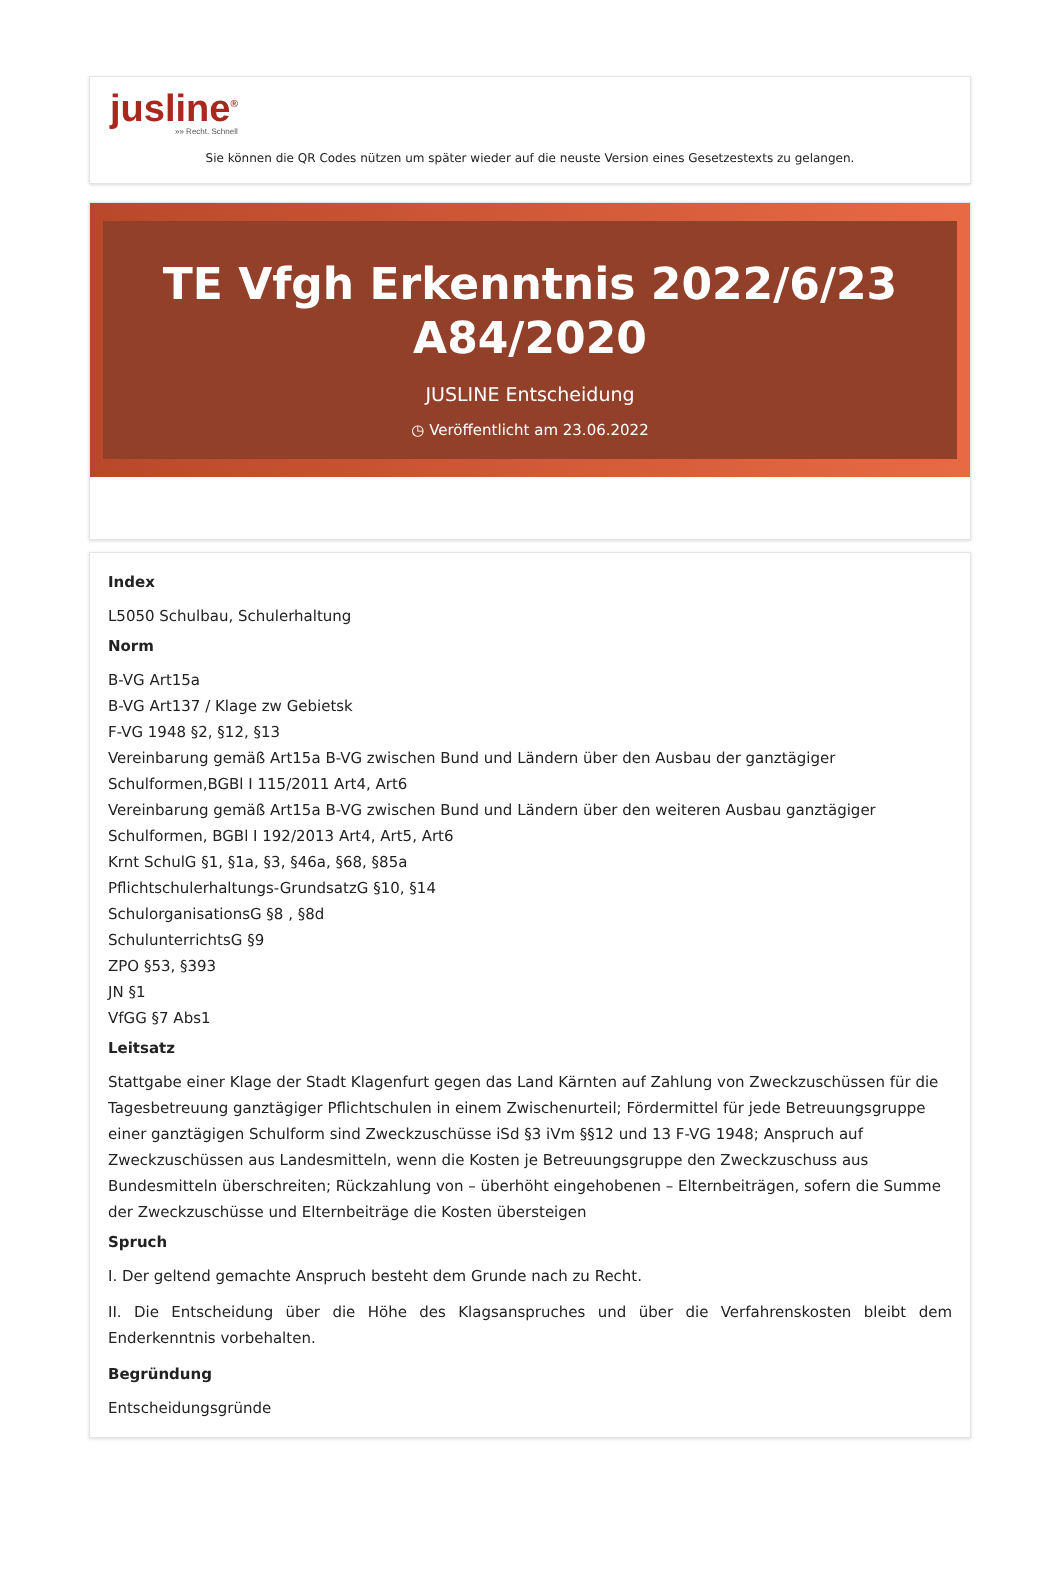jusline<sup>®</sup>
»» Recht. Schnell
Sie können die QR Codes nützen um später wieder auf die neuste Version eines Gesetzestexts zu gelangen.
TE Vfgh Erkenntnis 2022/6/23 A84/2020
JUSLINE Entscheidung
◷ Veröffentlicht am 23.06.2022
Index
L5050 Schulbau, Schulerhaltung
Norm
B-VG Art15a
B-VG Art137 / Klage zw Gebietsk
F-VG 1948 §2, §12, §13
Vereinbarung gemäß Art15a B-VG zwischen Bund und Ländern über den Ausbau der ganztägiger Schulformen,BGBl I 115/2011 Art4, Art6
Vereinbarung gemäß Art15a B-VG zwischen Bund und Ländern über den weiteren Ausbau ganztägiger Schulformen, BGBl I 192/2013 Art4, Art5, Art6
Krnt SchulG §1, §1a, §3, §46a, §68, §85a
Pflichtschulerhaltungs-GrundsatzG §10, §14
SchulorganisationsG §8 , §8d
SchulunterrichtsG §9
ZPO §53, §393
JN §1
VfGG §7 Abs1
Leitsatz
Stattgabe einer Klage der Stadt Klagenfurt gegen das Land Kärnten auf Zahlung von Zweckzuschüssen für die Tagesbetreuung ganztägiger Pflichtschulen in einem Zwischenurteil; Fördermittel für jede Betreuungsgruppe einer ganztägigen Schulform sind Zweckzuschüsse iSd §3 iVm §§12 und 13 F-VG 1948; Anspruch auf Zweckzuschüssen aus Landesmitteln, wenn die Kosten je Betreuungsgruppe den Zweckzuschuss aus Bundesmitteln überschreiten; Rückzahlung von – überhöht eingehobenen – Elternbeiträgen, sofern die Summe der Zweckzuschüsse und Elternbeiträge die Kosten übersteigen
Spruch
I. Der geltend gemachte Anspruch besteht dem Grunde nach zu Recht.
II. Die Entscheidung über die Höhe des Klagsanspruches und über die Verfahrenskosten bleibt dem Enderkenntnis vorbehalten.
Begründung
Entscheidungsgründe